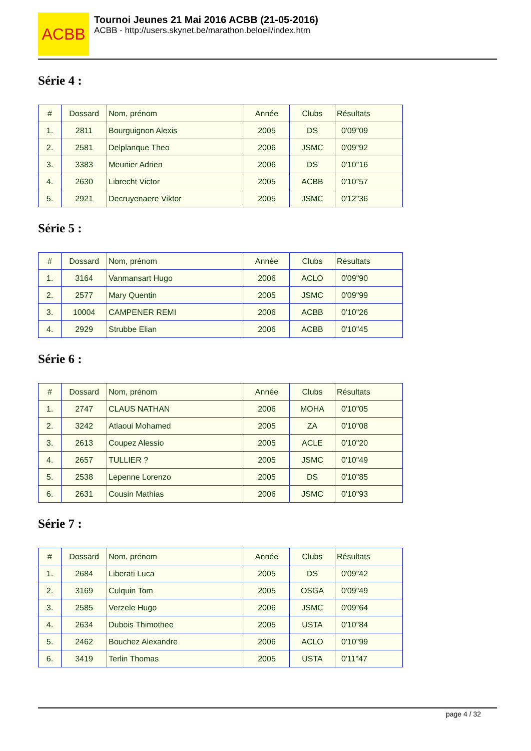ACBB
Tournoi Jeunes 21 Mai 2016 ACBB (21-05-2016)
ACBB - http://users.skynet.be/marathon.beloeil/index.htm
Série 4 :
| # | Dossard | Nom, prénom | Année | Clubs | Résultats |
| --- | --- | --- | --- | --- | --- |
| 1. | 2811 | Bourguignon Alexis | 2005 | DS | 0'09"09 |
| 2. | 2581 | Delplanque Theo | 2006 | JSMC | 0'09"92 |
| 3. | 3383 | Meunier Adrien | 2006 | DS | 0'10"16 |
| 4. | 2630 | Librecht Victor | 2005 | ACBB | 0'10"57 |
| 5. | 2921 | Decruyenaere Viktor | 2005 | JSMC | 0'12"36 |
Série 5 :
| # | Dossard | Nom, prénom | Année | Clubs | Résultats |
| --- | --- | --- | --- | --- | --- |
| 1. | 3164 | Vanmansart Hugo | 2006 | ACLO | 0'09"90 |
| 2. | 2577 | Mary Quentin | 2005 | JSMC | 0'09"99 |
| 3. | 10004 | CAMPENER REMI | 2006 | ACBB | 0'10"26 |
| 4. | 2929 | Strubbe Elian | 2006 | ACBB | 0'10"45 |
Série 6 :
| # | Dossard | Nom, prénom | Année | Clubs | Résultats |
| --- | --- | --- | --- | --- | --- |
| 1. | 2747 | CLAUS NATHAN | 2006 | MOHA | 0'10"05 |
| 2. | 3242 | Atlaoui Mohamed | 2005 | ZA | 0'10"08 |
| 3. | 2613 | Coupez Alessio | 2005 | ACLE | 0'10"20 |
| 4. | 2657 | TULLIER ? | 2005 | JSMC | 0'10"49 |
| 5. | 2538 | Lepenne Lorenzo | 2005 | DS | 0'10"85 |
| 6. | 2631 | Cousin Mathias | 2006 | JSMC | 0'10"93 |
Série 7 :
| # | Dossard | Nom, prénom | Année | Clubs | Résultats |
| --- | --- | --- | --- | --- | --- |
| 1. | 2684 | Liberati Luca | 2005 | DS | 0'09"42 |
| 2. | 3169 | Culquin Tom | 2005 | OSGA | 0'09"49 |
| 3. | 2585 | Verzele Hugo | 2006 | JSMC | 0'09"64 |
| 4. | 2634 | Dubois Thimothee | 2005 | USTA | 0'10"84 |
| 5. | 2462 | Bouchez Alexandre | 2006 | ACLO | 0'10"99 |
| 6. | 3419 | Terlin Thomas | 2005 | USTA | 0'11"47 |
page 4 / 32